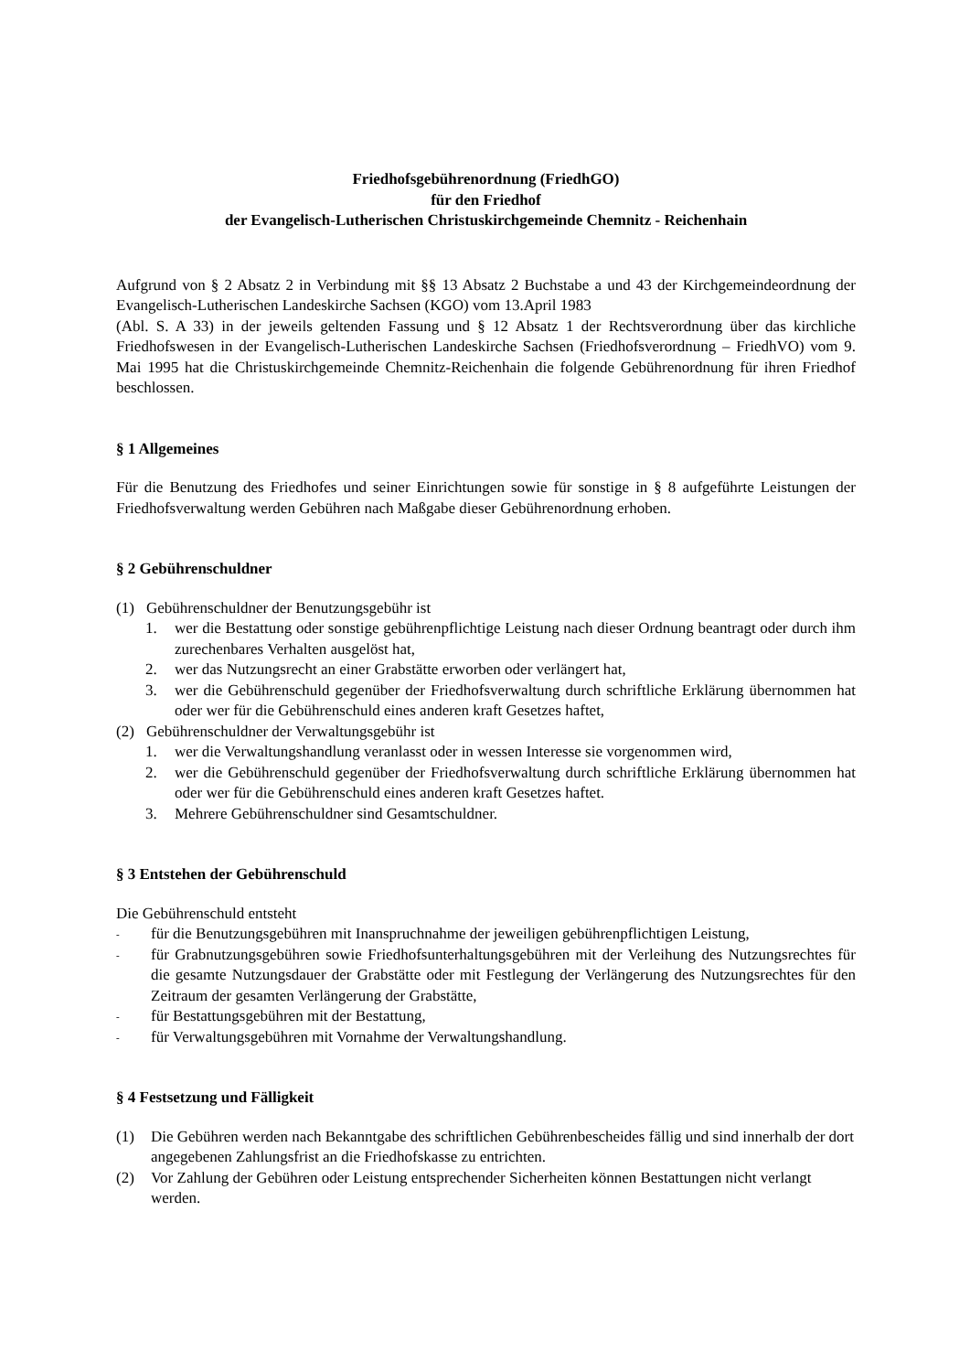Friedhofsgebührenordnung (FriedhGO)
für den Friedhof
der Evangelisch-Lutherischen Christuskirchgemeinde Chemnitz - Reichenhain
Aufgrund von § 2 Absatz 2 in Verbindung mit §§ 13 Absatz 2 Buchstabe a und 43 der Kirchgemeindeordnung der Evangelisch-Lutherischen Landeskirche Sachsen (KGO) vom 13.April 1983
(Abl. S. A 33) in der jeweils geltenden Fassung und § 12 Absatz 1 der Rechtsverordnung über das kirchliche Friedhofswesen in der Evangelisch-Lutherischen Landeskirche Sachsen (Friedhofsverordnung – FriedhVO) vom 9. Mai 1995 hat die Christuskirchgemeinde Chemnitz-Reichenhain die folgende Gebührenordnung für ihren Friedhof beschlossen.
§ 1 Allgemeines
Für die Benutzung des Friedhofes und seiner Einrichtungen sowie für sonstige in § 8 aufgeführte Leistungen der Friedhofsverwaltung werden Gebühren nach Maßgabe dieser Gebührenordnung erhoben.
§ 2 Gebührenschuldner
(1) Gebührenschuldner der Benutzungsgebühr ist
1. wer die Bestattung oder sonstige gebührenpflichtige Leistung nach dieser Ordnung beantragt oder durch ihm zurechenbares Verhalten ausgelöst hat,
2. wer das Nutzungsrecht an einer Grabstätte erworben oder verlängert hat,
3. wer die Gebührenschuld gegenüber der Friedhofsverwaltung durch schriftliche Erklärung übernommen hat oder wer für die Gebührenschuld eines anderen kraft Gesetzes haftet,
(2) Gebührenschuldner der Verwaltungsgebühr ist
1. wer die Verwaltungshandlung veranlasst oder in wessen Interesse sie vorgenommen wird,
2. wer die Gebührenschuld gegenüber der Friedhofsverwaltung durch schriftliche Erklärung übernommen hat oder wer für die Gebührenschuld eines anderen kraft Gesetzes haftet.
3. Mehrere Gebührenschuldner sind Gesamtschuldner.
§ 3 Entstehen der Gebührenschuld
Die Gebührenschuld entsteht
-
für die Benutzungsgebühren mit Inanspruchnahme der jeweiligen gebührenpflichtigen Leistung,
-
für Grabnutzungsgebühren sowie Friedhofsunterhaltungsgebühren mit der Verleihung des Nutzungsrechtes für die gesamte Nutzungsdauer der Grabstätte oder mit Festlegung der Verlängerung des Nutzungsrechtes für den Zeitraum der gesamten Verlängerung der Grabstätte,
-
für Bestattungsgebühren mit der Bestattung,
-
für Verwaltungsgebühren mit Vornahme der Verwaltungshandlung.
§ 4 Festsetzung und Fälligkeit
(1) Die Gebühren werden nach Bekanntgabe des schriftlichen Gebührenbescheides fällig und sind innerhalb der dort angegebenen Zahlungsfrist an die Friedhofskasse zu entrichten.
(2) Vor Zahlung der Gebühren oder Leistung entsprechender Sicherheiten können Bestattungen nicht verlangt werden.